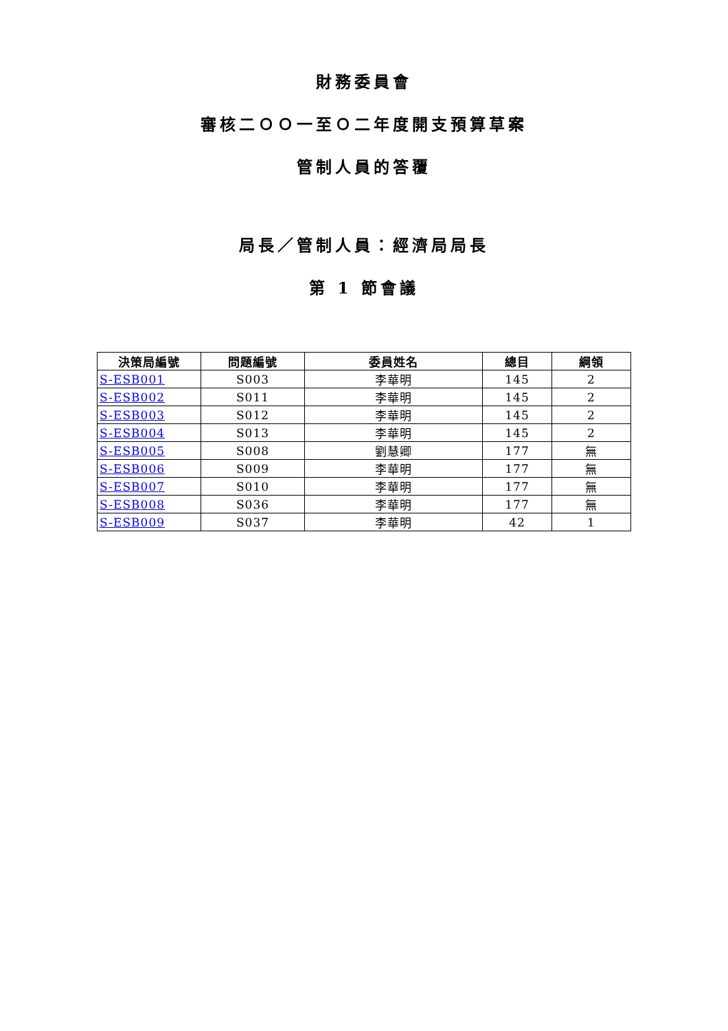財務委員會
審核二ＯＯ一至Ｏ二年度開支預算草案
管制人員的答覆
局長／管制人員：經濟局局長
第 1 節會議
| 決策局編號 | 問題編號 | 委員姓名 | 總目 | 綱領 |
| --- | --- | --- | --- | --- |
| S-ESB001 | S003 | 李華明 | 145 | 2 |
| S-ESB002 | S011 | 李華明 | 145 | 2 |
| S-ESB003 | S012 | 李華明 | 145 | 2 |
| S-ESB004 | S013 | 李華明 | 145 | 2 |
| S-ESB005 | S008 | 劉慧卿 | 177 | 無 |
| S-ESB006 | S009 | 李華明 | 177 | 無 |
| S-ESB007 | S010 | 李華明 | 177 | 無 |
| S-ESB008 | S036 | 李華明 | 177 | 無 |
| S-ESB009 | S037 | 李華明 | 42 | 1 |